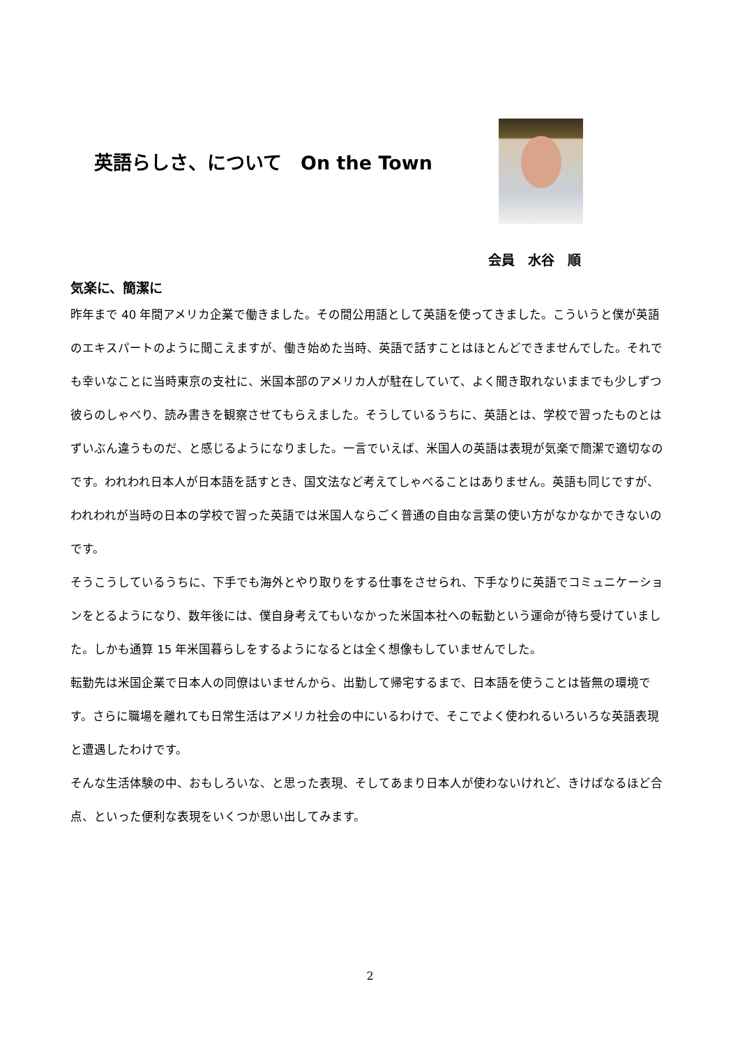英語らしさ、について　On the Town
会員　水谷　順
気楽に、簡潔に
昨年まで 40 年間アメリカ企業で働きました。その間公用語として英語を使ってきました。こういうと僕が英語のエキスパートのように聞こえますが、働き始めた当時、英語で話すことはほとんどできませんでした。それでも幸いなことに当時東京の支社に、米国本部のアメリカ人が駐在していて、よく聞き取れないままでも少しずつ彼らのしゃべり、読み書きを観察させてもらえました。そうしているうちに、英語とは、学校で習ったものとはずいぶん違うものだ、と感じるようになりました。一言でいえば、米国人の英語は表現が気楽で簡潔で適切なのです。われわれ日本人が日本語を話すとき、国文法など考えてしゃべることはありません。英語も同じですが、われわれが当時の日本の学校で習った英語では米国人ならごく普通の自由な言葉の使い方がなかなかできないのです。
そうこうしているうちに、下手でも海外とやり取りをする仕事をさせられ、下手なりに英語でコミュニケーションをとるようになり、数年後には、僕自身考えてもいなかった米国本社への転勤という運命が待ち受けていました。しかも通算 15 年米国暮らしをするようになるとは全く想像もしていませんでした。
転勤先は米国企業で日本人の同僚はいませんから、出勤して帰宅するまで、日本語を使うことは皆無の環境です。さらに職場を離れても日常生活はアメリカ社会の中にいるわけで、そこでよく使われるいろいろな英語表現と遭遇したわけです。
そんな生活体験の中、おもしろいな、と思った表現、そしてあまり日本人が使わないけれど、きけばなるほど合点、といった便利な表現をいくつか思い出してみます。
2